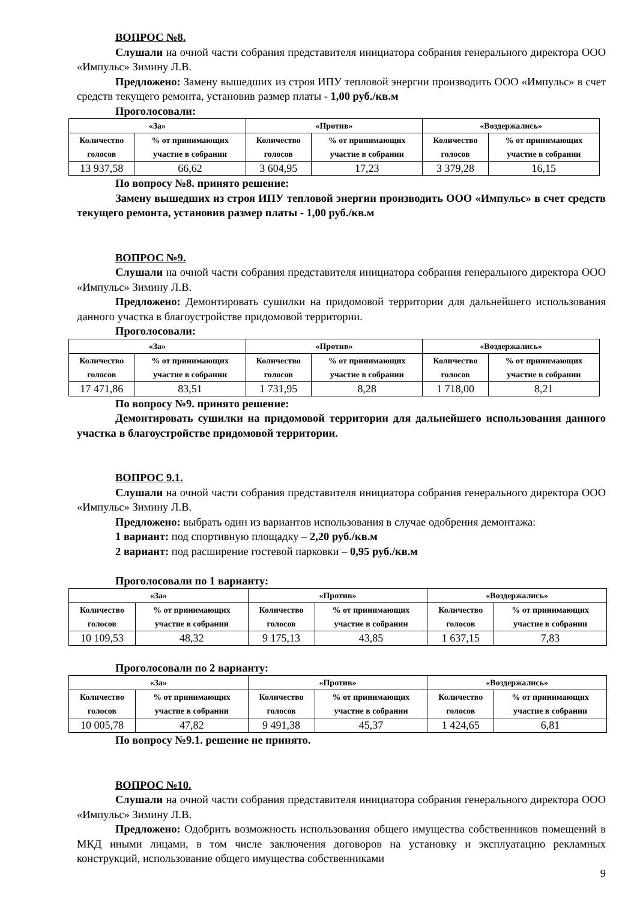ВОПРОС №8.
Слушали на очной части собрания представителя инициатора собрания генерального директора ООО «Импульс» Зимину Л.В.
Предложено: Замену вышедших из строя ИПУ тепловой энергии производить ООО «Импульс» в счет средств текущего ремонта, установив размер платы - 1,00 руб./кв.м
Проголосовали:
| «За» | | «Против» | | «Воздержались» | |
| --- | --- | --- | --- | --- | --- |
| Количество голосов | % от принимающих участие в собрании | Количество голосов | % от принимающих участие в собрании | Количество голосов | % от принимающих участие в собрании |
| 13 937,58 | 66,62 | 3 604,95 | 17,23 | 3 379,28 | 16,15 |
По вопросу №8. принято решение:
Замену вышедших из строя ИПУ тепловой энергии производить ООО «Импульс» в счет средств текущего ремонта, установив размер платы - 1,00 руб./кв.м
ВОПРОС №9.
Слушали на очной части собрания представителя инициатора собрания генерального директора ООО «Импульс» Зимину Л.В.
Предложено: Демонтировать сушилки на придомовой территории для дальнейшего использования данного участка в благоустройстве придомовой территории.
Проголосовали:
| «За» | | «Против» | | «Воздержались» | |
| --- | --- | --- | --- | --- | --- |
| Количество голосов | % от принимающих участие в собрании | Количество голосов | % от принимающих участие в собрании | Количество голосов | % от принимающих участие в собрании |
| 17 471,86 | 83,51 | 1 731,95 | 8,28 | 1 718,00 | 8,21 |
По вопросу №9. принято решение:
Демонтировать сушилки на придомовой территории для дальнейшего использования данного участка в благоустройстве придомовой территории.
ВОПРОС 9.1.
Слушали на очной части собрания представителя инициатора собрания генерального директора ООО «Импульс» Зимину Л.В.
Предложено: выбрать один из вариантов использования в случае одобрения демонтажа:
1 вариант: под спортивную площадку – 2,20 руб./кв.м
2 вариант: под расширение гостевой парковки – 0,95 руб./кв.м
Проголосовали по 1 варианту:
| «За» | | «Против» | | «Воздержались» | |
| --- | --- | --- | --- | --- | --- |
| Количество голосов | % от принимающих участие в собрании | Количество голосов | % от принимающих участие в собрании | Количество голосов | % от принимающих участие в собрании |
| 10 109,53 | 48,32 | 9 175,13 | 43,85 | 1 637,15 | 7,83 |
Проголосовали по 2 варианту:
| «За» | | «Против» | | «Воздержались» | |
| --- | --- | --- | --- | --- | --- |
| Количество голосов | % от принимающих участие в собрании | Количество голосов | % от принимающих участие в собрании | Количество голосов | % от принимающих участие в собрании |
| 10 005,78 | 47,82 | 9 491,38 | 45,37 | 1 424,65 | 6,81 |
По вопросу №9.1. решение не принято.
ВОПРОС №10.
Слушали на очной части собрания представителя инициатора собрания генерального директора ООО «Импульс» Зимину Л.В.
Предложено: Одобрить возможность использования общего имущества собственников помещений в МКД иными лицами, в том числе заключения договоров на установку и эксплуатацию рекламных конструкций, использование общего имущества собственниками
9